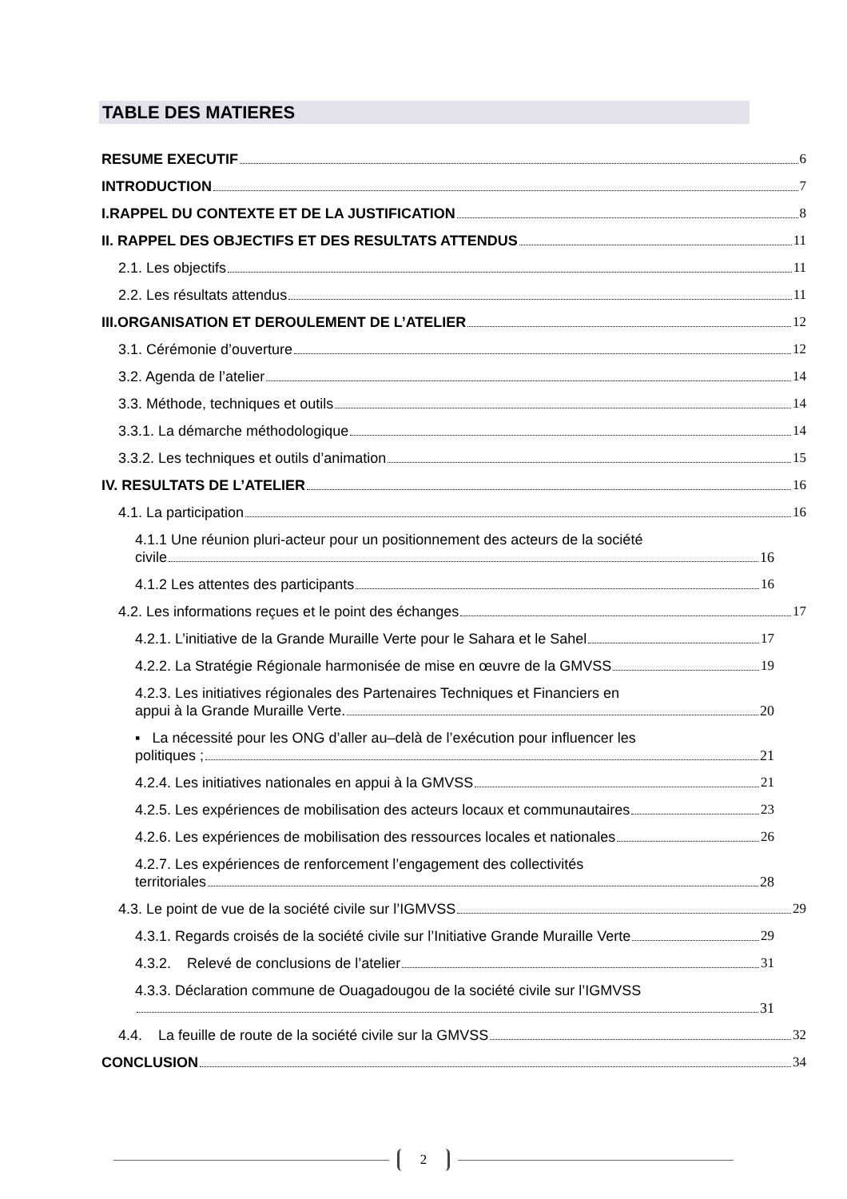TABLE DES MATIERES
RESUME EXECUTIF 6
INTRODUCTION 7
I.RAPPEL DU CONTEXTE ET DE LA JUSTIFICATION 8
II. RAPPEL DES OBJECTIFS ET DES RESULTATS ATTENDUS 11
2.1. Les objectifs 11
2.2. Les résultats attendus 11
III.ORGANISATION ET DEROULEMENT DE L’ATELIER 12
3.1. Cérémonie d’ouverture 12
3.2. Agenda de l’atelier 14
3.3. Méthode, techniques et outils 14
3.3.1. La démarche méthodologique 14
3.3.2. Les techniques et outils d’animation 15
IV. RESULTATS DE L’ATELIER 16
4.1. La participation 16
4.1.1 Une réunion pluri-acteur pour un positionnement des acteurs de la société
civile 16
4.1.2 Les attentes des participants 16
4.2. Les informations reçues et le point des échanges 17
4.2.1. L’initiative de la Grande Muraille Verte pour le Sahara et le Sahel 17
4.2.2. La Stratégie Régionale harmonisée de mise en œuvre de la GMVSS 19
4.2.3. Les initiatives régionales des Partenaires Techniques et Financiers en
appui à la Grande Muraille Verte. 20
▪ La nécessité pour les ONG d’aller au–delà de l’exécution pour influencer les
politiques ; 21
4.2.4. Les initiatives nationales en appui à la GMVSS 21
4.2.5. Les expériences de mobilisation des acteurs locaux et communautaires 23
4.2.6. Les expériences de mobilisation des ressources locales et nationales 26
4.2.7. Les expériences de renforcement l’engagement des collectivités
territoriales 28
4.3. Le point de vue de la société civile sur l’IGMVSS 29
4.3.1. Regards croisés de la société civile sur l’Initiative Grande Muraille Verte 29
4.3.2. Relevé de conclusions de l’atelier 31
4.3.3. Déclaration commune de Ouagadougou de la société civile sur l’IGMVSS
31
4.4. La feuille de route de la société civile sur la GMVSS 32
CONCLUSION 34
2